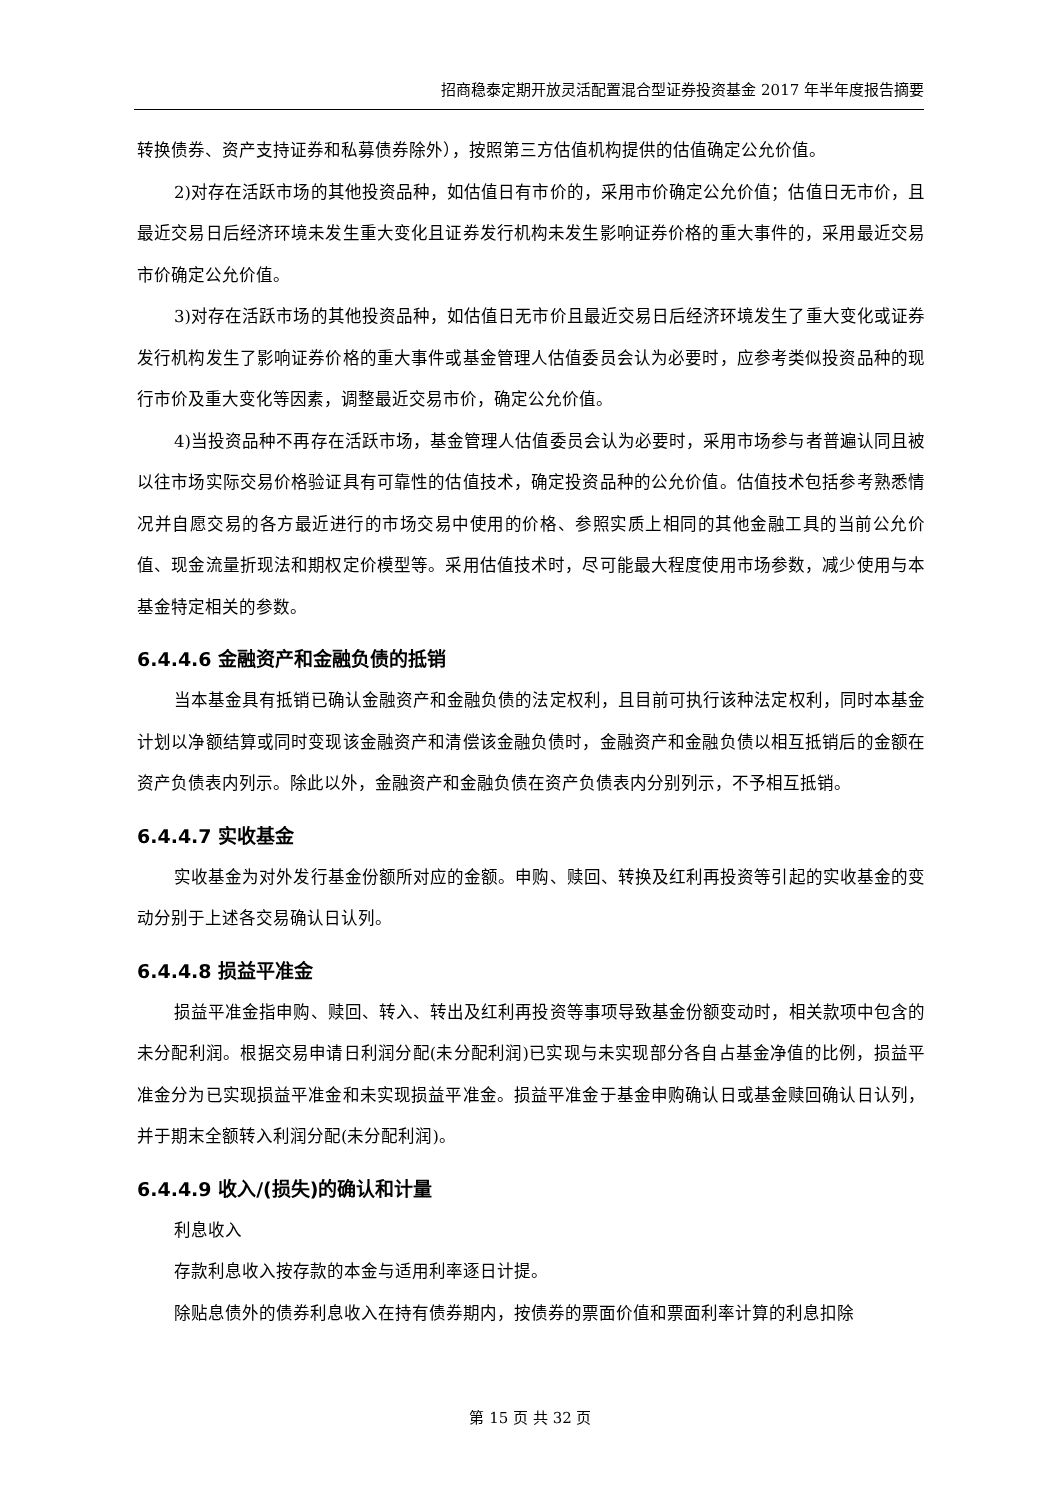招商稳泰定期开放灵活配置混合型证券投资基金 2017 年半年度报告摘要
转换债券、资产支持证券和私募债券除外），按照第三方估值机构提供的估值确定公允价值。
2)对存在活跃市场的其他投资品种，如估值日有市价的，采用市价确定公允价值；估值日无市价，且最近交易日后经济环境未发生重大变化且证券发行机构未发生影响证券价格的重大事件的，采用最近交易市价确定公允价值。
3)对存在活跃市场的其他投资品种，如估值日无市价且最近交易日后经济环境发生了重大变化或证券发行机构发生了影响证券价格的重大事件或基金管理人估值委员会认为必要时，应参考类似投资品种的现行市价及重大变化等因素，调整最近交易市价，确定公允价值。
4)当投资品种不再存在活跃市场，基金管理人估值委员会认为必要时，采用市场参与者普遍认同且被以往市场实际交易价格验证具有可靠性的估值技术，确定投资品种的公允价值。估值技术包括参考熟悉情况并自愿交易的各方最近进行的市场交易中使用的价格、参照实质上相同的其他金融工具的当前公允价值、现金流量折现法和期权定价模型等。采用估值技术时，尽可能最大程度使用市场参数，减少使用与本基金特定相关的参数。
6.4.4.6 金融资产和金融负债的抵销
当本基金具有抵销已确认金融资产和金融负债的法定权利，且目前可执行该种法定权利，同时本基金计划以净额结算或同时变现该金融资产和清偿该金融负债时，金融资产和金融负债以相互抵销后的金额在资产负债表内列示。除此以外，金融资产和金融负债在资产负债表内分别列示，不予相互抵销。
6.4.4.7 实收基金
实收基金为对外发行基金份额所对应的金额。申购、赎回、转换及红利再投资等引起的实收基金的变动分别于上述各交易确认日认列。
6.4.4.8 损益平准金
损益平准金指申购、赎回、转入、转出及红利再投资等事项导致基金份额变动时，相关款项中包含的未分配利润。根据交易申请日利润分配(未分配利润)已实现与未实现部分各自占基金净值的比例，损益平准金分为已实现损益平准金和未实现损益平准金。损益平准金于基金申购确认日或基金赎回确认日认列，并于期末全额转入利润分配(未分配利润)。
6.4.4.9 收入/(损失)的确认和计量
利息收入
存款利息收入按存款的本金与适用利率逐日计提。
除贴息债外的债券利息收入在持有债券期内，按债券的票面价值和票面利率计算的利息扣除
第 15 页 共 32 页